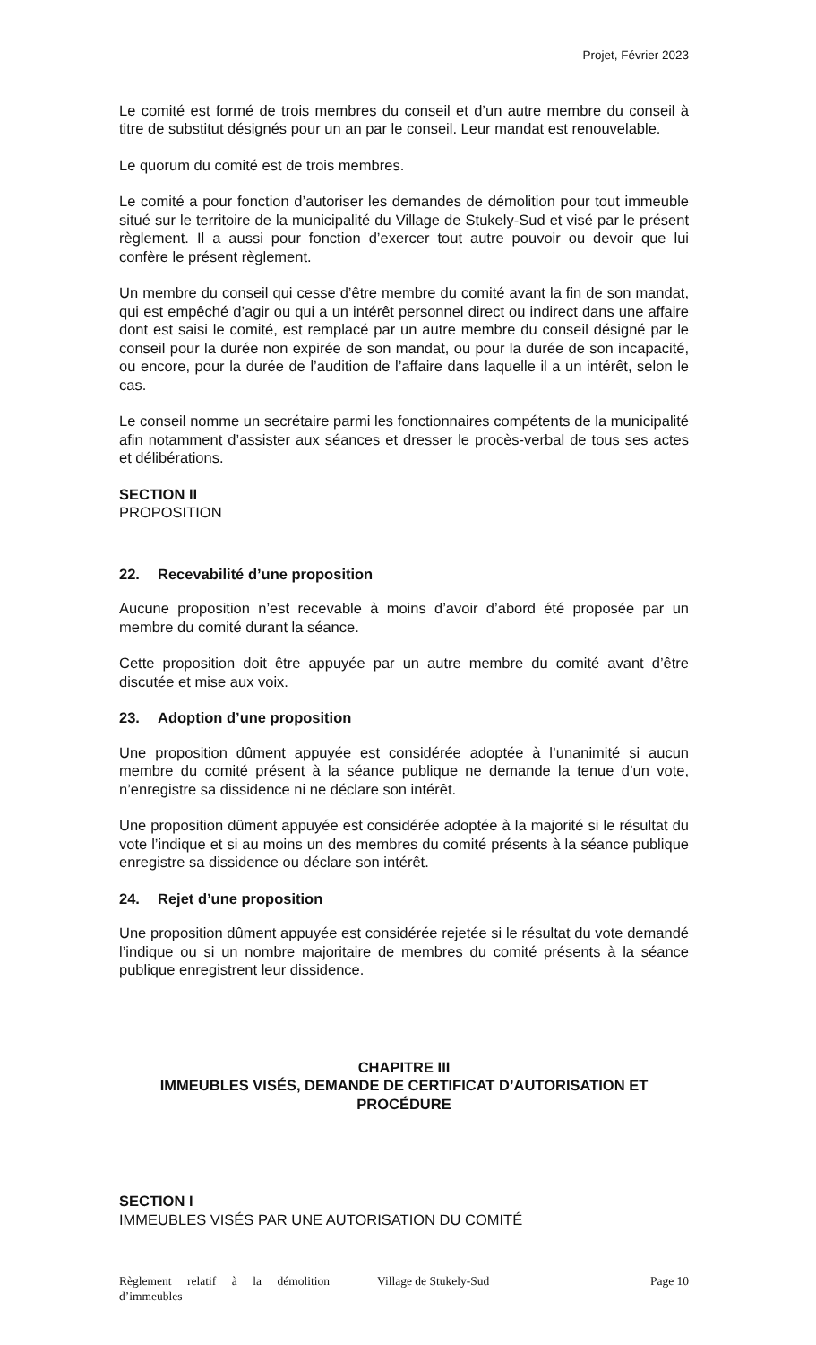Projet, Février 2023
Le comité est formé de trois membres du conseil et d’un autre membre du conseil à titre de substitut désignés pour un an par le conseil. Leur mandat est renouvelable.
Le quorum du comité est de trois membres.
Le comité a pour fonction d’autoriser les demandes de démolition pour tout immeuble situé sur le territoire de la municipalité du Village de Stukely-Sud et visé par le présent règlement. Il a aussi pour fonction d’exercer tout autre pouvoir ou devoir que lui confère le présent règlement.
Un membre du conseil qui cesse d’être membre du comité avant la fin de son mandat, qui est empêché d’agir ou qui a un intérêt personnel direct ou indirect dans une affaire dont est saisi le comité, est remplacé par un autre membre du conseil désigné par le conseil pour la durée non expirée de son mandat, ou pour la durée de son incapacité, ou encore, pour la durée de l’audition de l’affaire dans laquelle il a un intérêt, selon le cas.
Le conseil nomme un secrétaire parmi les fonctionnaires compétents de la municipalité afin notamment d’assister aux séances et dresser le procès-verbal de tous ses actes et délibérations.
SECTION II
PROPOSITION
22. Recevabilité d’une proposition
Aucune proposition n’est recevable à moins d’avoir d’abord été proposée par un membre du comité durant la séance.
Cette proposition doit être appuyée par un autre membre du comité avant d’être discutée et mise aux voix.
23. Adoption d’une proposition
Une proposition dûment appuyée est considérée adoptée à l’unanimité si aucun membre du comité présent à la séance publique ne demande la tenue d’un vote, n’enregistre sa dissidence ni ne déclare son intérêt.
Une proposition dûment appuyée est considérée adoptée à la majorité si le résultat du vote l’indique et si au moins un des membres du comité présents à la séance publique enregistre sa dissidence ou déclare son intérêt.
24. Rejet d’une proposition
Une proposition dûment appuyée est considérée rejetée si le résultat du vote demandé l’indique ou si un nombre majoritaire de membres du comité présents à la séance publique enregistrent leur dissidence.
CHAPITRE III
IMMEUBLES VISÉS, DEMANDE DE CERTIFICAT D’AUTORISATION ET PROCÉDURE
SECTION I
IMMEUBLES VISÉS PAR UNE AUTORISATION DU COMITÉ
Règlement relatif à la démolition d’immeubles
Village de Stukely-Sud Page 10